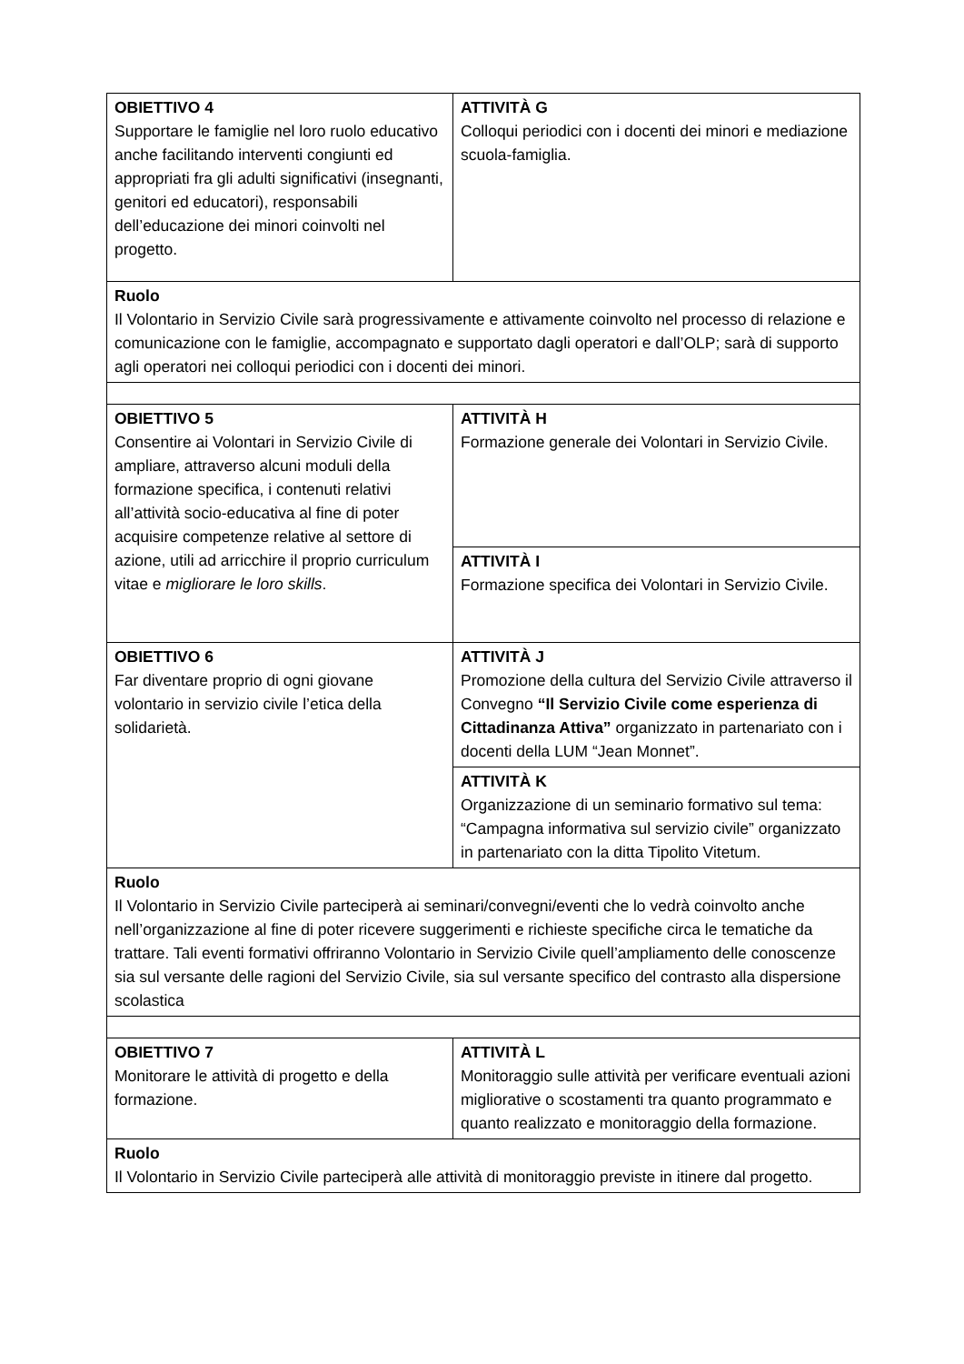| OBIETTIVO 4 Supportare le famiglie nel loro ruolo educativo anche facilitando interventi congiunti ed appropriati fra gli adulti significativi (insegnanti, genitori ed educatori), responsabili dell’educazione dei minori coinvolti nel progetto. | ATTIVITÀ G Colloqui periodici con i docenti dei minori e mediazione scuola-famiglia. |
| Ruolo Il Volontario in Servizio Civile sarà progressivamente e attivamente coinvolto nel processo di relazione e comunicazione con le famiglie, accompagnato e supportato dagli operatori e dall’OLP; sarà di supporto agli operatori nei colloqui periodici con i docenti dei minori. | |
| OBIETTIVO 5 Consentire ai Volontari in Servizio Civile di ampliare, attraverso alcuni moduli della formazione specifica, i contenuti relativi all’attività socio-educativa al fine di poter acquisire competenze relative al settore di azione, utili ad arricchire il proprio curriculum vitae e migliorare le loro skills . | ATTIVITÀ H Formazione generale dei Volontari in Servizio Civile. |
| | ATTIVITÀ I Formazione specifica dei Volontari in Servizio Civile. |
| OBIETTIVO 6 Far diventare proprio di ogni giovane volontario in servizio civile l’etica della solidarietà. | ATTIVITÀ J Promozione della cultura del Servizio Civile attraverso il Convegno “Il Servizio Civile come esperienza di Cittadinanza Attiva” organizzato in partenariato con i docenti della LUM “Jean Monnet”. |
| | ATTIVITÀ K Organizzazione di un seminario formativo sul tema: “Campagna informativa sul servizio civile” organizzato in partenariato con la ditta Tipolito Vitetum. |
| Ruolo Il Volontario in Servizio Civile parteciperà ai seminari/convegni/eventi che lo vedrà coinvolto anche nell’organizzazione al fine di poter ricevere suggerimenti e richieste specifiche circa le tematiche da trattare. Tali eventi formativi offriranno Volontario in Servizio Civile quell’ampliamento delle conoscenze sia sul versante delle ragioni del Servizio Civile, sia sul versante specifico del contrasto alla dispersione scolastica | |
| OBIETTIVO 7 Monitorare le attività di progetto e della formazione. | ATTIVITÀ L Monitoraggio sulle attività per verificare eventuali azioni migliorative o scostamenti tra quanto programmato e quanto realizzato e monitoraggio della formazione. |
| Ruolo Il Volontario in Servizio Civile parteciperà alle attività di monitoraggio previste in itinere dal progetto. | |